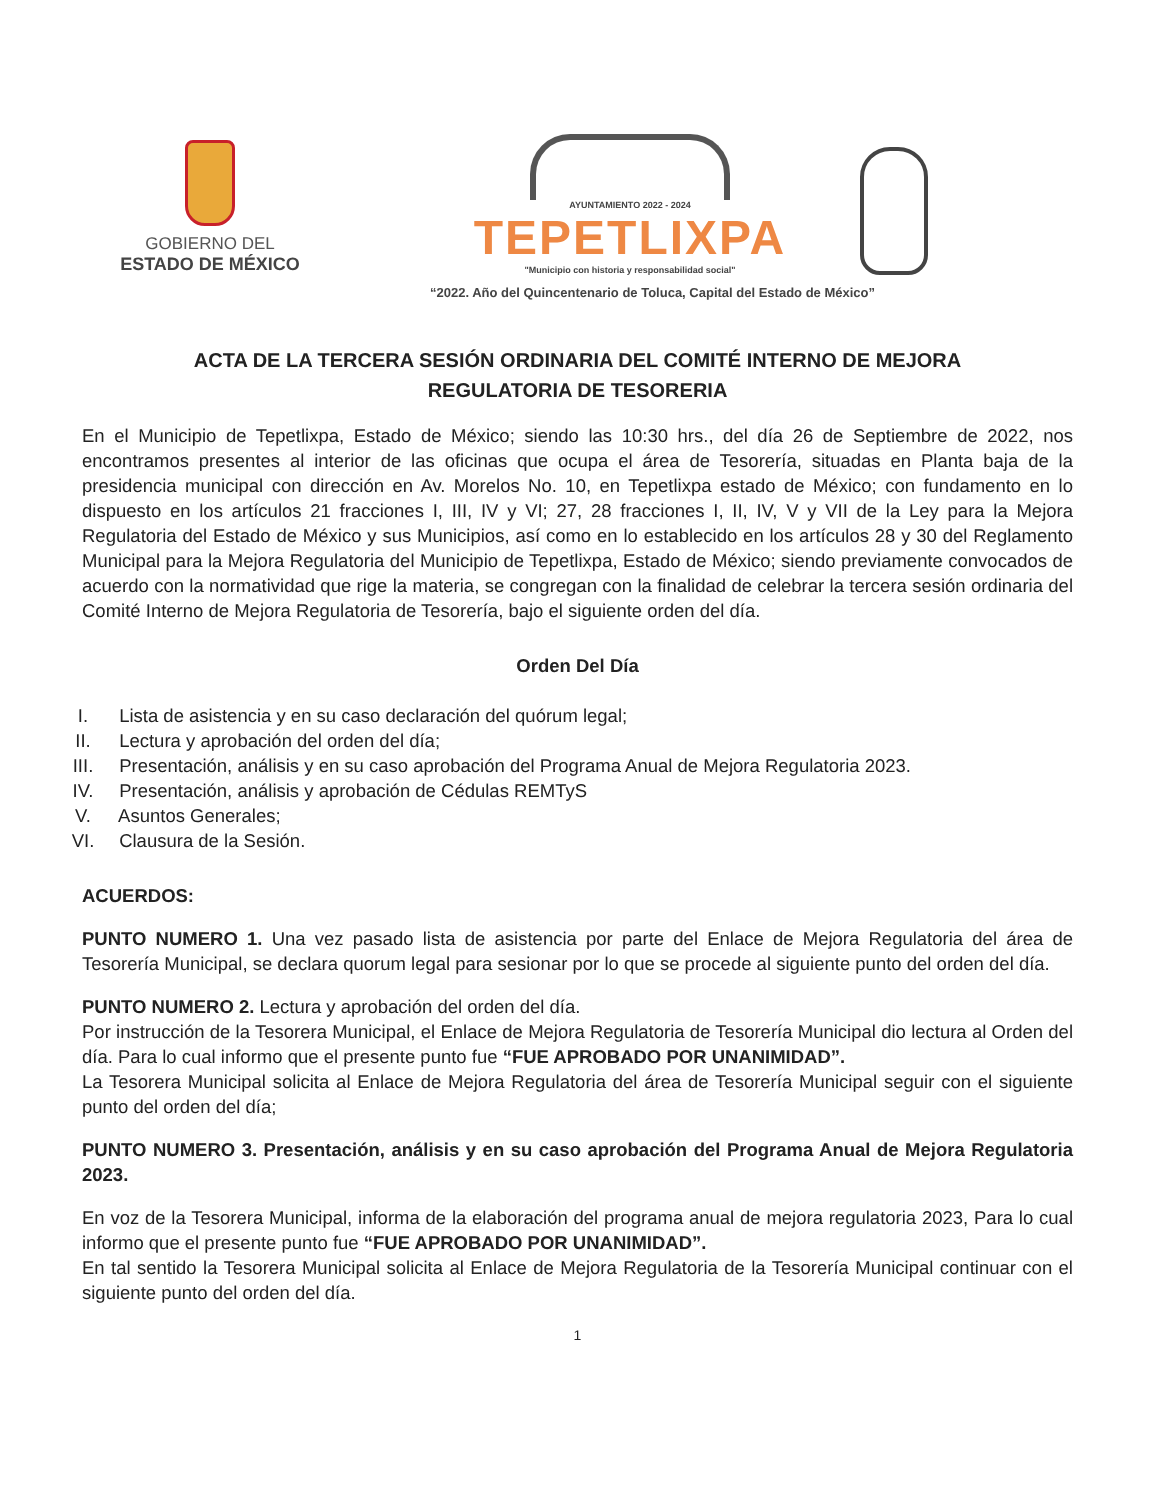GOBIERNO DEL
ESTADO DE MÉXICO
AYUNTAMIENTO 2022 - 2024
TEPETLIXPA
"Municipio con historia y responsabilidad social"
“2022. Año del Quincentenario de Toluca, Capital del Estado de México”
ACTA DE LA TERCERA SESIÓN ORDINARIA DEL COMITÉ INTERNO DE MEJORA
REGULATORIA DE TESORERIA
En el Municipio de Tepetlixpa, Estado de México; siendo las 10:30 hrs., del día 26 de Septiembre de 2022, nos encontramos presentes al interior de las oficinas que ocupa el área de Tesorería, situadas en Planta baja de la presidencia municipal con dirección en Av. Morelos No. 10, en Tepetlixpa estado de México; con fundamento en lo dispuesto en los artículos 21 fracciones I, III, IV y VI; 27, 28 fracciones I, II, IV, V y VII de la Ley para la Mejora Regulatoria del Estado de México y sus Municipios, así como en lo establecido en los artículos 28 y 30 del Reglamento Municipal para la Mejora Regulatoria del Municipio de Tepetlixpa, Estado de México; siendo previamente convocados de acuerdo con la normatividad que rige la materia, se congregan con la finalidad de celebrar la tercera sesión ordinaria del Comité Interno de Mejora Regulatoria de Tesorería, bajo el siguiente orden del día.
Orden Del Día
I. Lista de asistencia y en su caso declaración del quórum legal;
II. Lectura y aprobación del orden del día;
III. Presentación, análisis y en su caso aprobación del Programa Anual de Mejora Regulatoria 2023.
IV. Presentación, análisis y aprobación de Cédulas REMTyS
V. Asuntos Generales;
VI. Clausura de la Sesión.
ACUERDOS:
PUNTO NUMERO 1. Una vez pasado lista de asistencia por parte del Enlace de Mejora Regulatoria del área de Tesorería Municipal, se declara quorum legal para sesionar por lo que se procede al siguiente punto del orden del día.
PUNTO NUMERO 2. Lectura y aprobación del orden del día.
Por instrucción de la Tesorera Municipal, el Enlace de Mejora Regulatoria de Tesorería Municipal dio lectura al Orden del día. Para lo cual informo que el presente punto fue “FUE APROBADO POR UNANIMIDAD”.
La Tesorera Municipal solicita al Enlace de Mejora Regulatoria del área de Tesorería Municipal seguir con el siguiente punto del orden del día;
PUNTO NUMERO 3. Presentación, análisis y en su caso aprobación del Programa Anual de Mejora Regulatoria 2023.
En voz de la Tesorera Municipal, informa de la elaboración del programa anual de mejora regulatoria 2023, Para lo cual informo que el presente punto fue “FUE APROBADO POR UNANIMIDAD”.
En tal sentido la Tesorera Municipal solicita al Enlace de Mejora Regulatoria de la Tesorería Municipal continuar con el siguiente punto del orden del día.
1